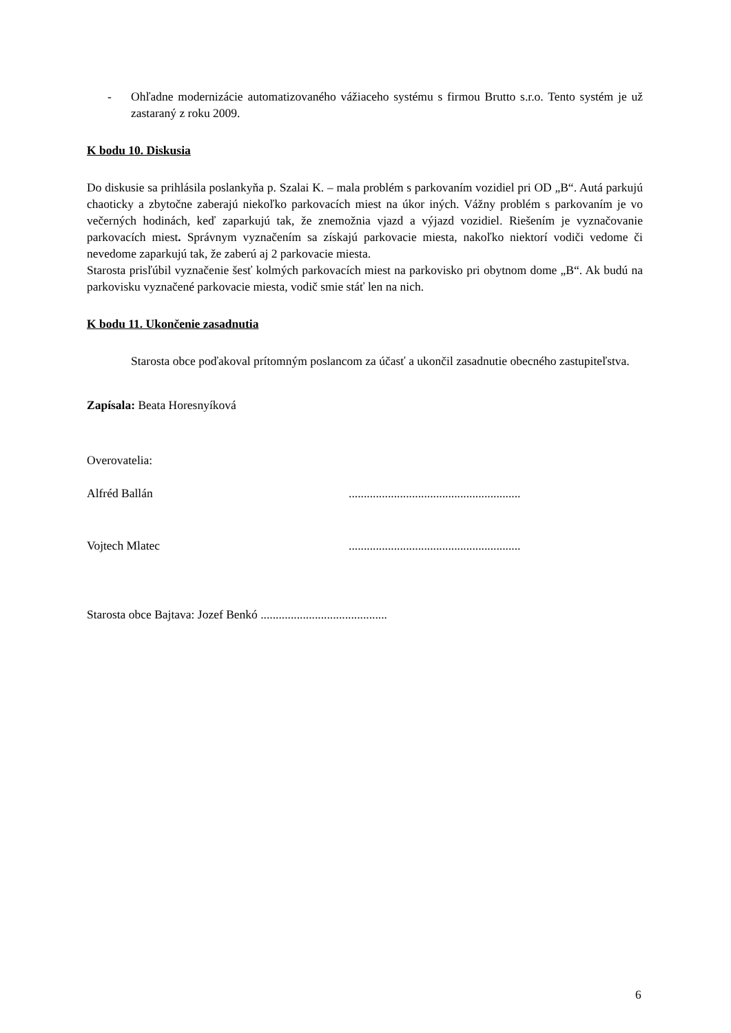- Ohľadne modernizácie automatizovaného vážiaceho systému s firmou Brutto s.r.o. Tento systém je už zastaraný z roku 2009.
K bodu 10. Diskusia
Do diskusie sa prihlásila poslankyňa p. Szalai K. – mala problém s parkovaním vozidiel pri OD „B“. Autá parkujú chaoticky a zbytočne zaberajú niekoľko parkovacích miest na úkor iných. Vážny problém s parkovaním je vo večerných hodinách, keď zaparkujú tak, že znemožnia vjazd a výjazd vozidiel. Riešením je vyznačovanie parkovacích miest. Správnym vyznačením sa získajú parkovacie miesta, nakoľko niektorí vodiči vedome či nevedome zaparkujú tak, že zaberú aj 2 parkovacie miesta.
Starosta prisľúbil vyznačenie šesť kolmých parkovacích miest na parkovisko pri obytnom dome „B“. Ak budú na parkovisku vyznačené parkovacie miesta, vodič smie stáť len na nich.
K bodu 11. Ukončenie zasadnutia
Starosta obce poďakoval prítomným poslancom za účasť a ukončil zasadnutie obecného zastupiteľstva.
Zapísala: Beata Horesnyíková
Overovatelia:
Alfréd Ballán.........................................................
Vojtech Mlatec.........................................................
Starosta obce Bajtava: Jozef Benkó ..........................................
6